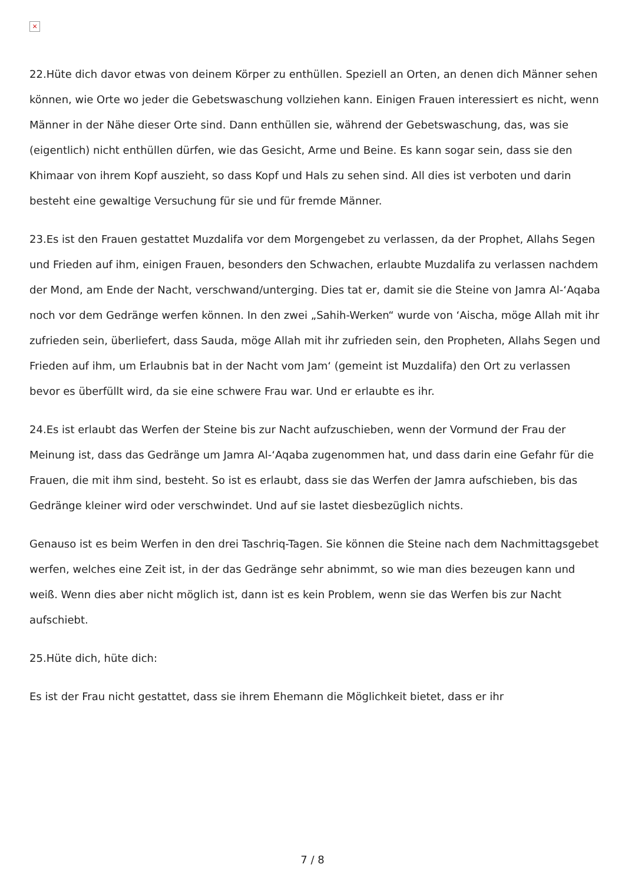×
22.Hüte dich davor etwas von deinem Körper zu enthüllen. Speziell an Orten, an denen dich Männer sehen können, wie Orte wo jeder die Gebetswaschung vollziehen kann. Einigen Frauen interessiert es nicht, wenn Männer in der Nähe dieser Orte sind. Dann enthüllen sie, während der Gebetswaschung, das, was sie (eigentlich) nicht enthüllen dürfen, wie das Gesicht, Arme und Beine. Es kann sogar sein, dass sie den Khimaar von ihrem Kopf auszieht, so dass Kopf und Hals zu sehen sind. All dies ist verboten und darin besteht eine gewaltige Versuchung für sie und für fremde Männer.
23.Es ist den Frauen gestattet Muzdalifa vor dem Morgengebet zu verlassen, da der Prophet, Allahs Segen und Frieden auf ihm, einigen Frauen, besonders den Schwachen, erlaubte Muzdalifa zu verlassen nachdem der Mond, am Ende der Nacht, verschwand/unterging. Dies tat er, damit sie die Steine von Jamra Al-‘Aqaba noch vor dem Gedränge werfen können. In den zwei „Sahih-Werken“ wurde von ‘Aischa, möge Allah mit ihr zufrieden sein, überliefert, dass Sauda, möge Allah mit ihr zufrieden sein, den Propheten, Allahs Segen und Frieden auf ihm, um Erlaubnis bat in der Nacht vom Jam‘ (gemeint ist Muzdalifa) den Ort zu verlassen bevor es überfüllt wird, da sie eine schwere Frau war. Und er erlaubte es ihr.
24.Es ist erlaubt das Werfen der Steine bis zur Nacht aufzuschieben, wenn der Vormund der Frau der Meinung ist, dass das Gedränge um Jamra Al-‘Aqaba zugenommen hat, und dass darin eine Gefahr für die Frauen, die mit ihm sind, besteht. So ist es erlaubt, dass sie das Werfen der Jamra aufschieben, bis das Gedränge kleiner wird oder verschwindet. Und auf sie lastet diesbezüglich nichts.
Genauso ist es beim Werfen in den drei Taschriq-Tagen. Sie können die Steine nach dem Nachmittagsgebet werfen, welches eine Zeit ist, in der das Gedränge sehr abnimmt, so wie man dies bezeugen kann und weiß. Wenn dies aber nicht möglich ist, dann ist es kein Problem, wenn sie das Werfen bis zur Nacht aufschiebt.
25.Hüte dich, hüte dich:
Es ist der Frau nicht gestattet, dass sie ihrem Ehemann die Möglichkeit bietet, dass er ihr
7 / 8